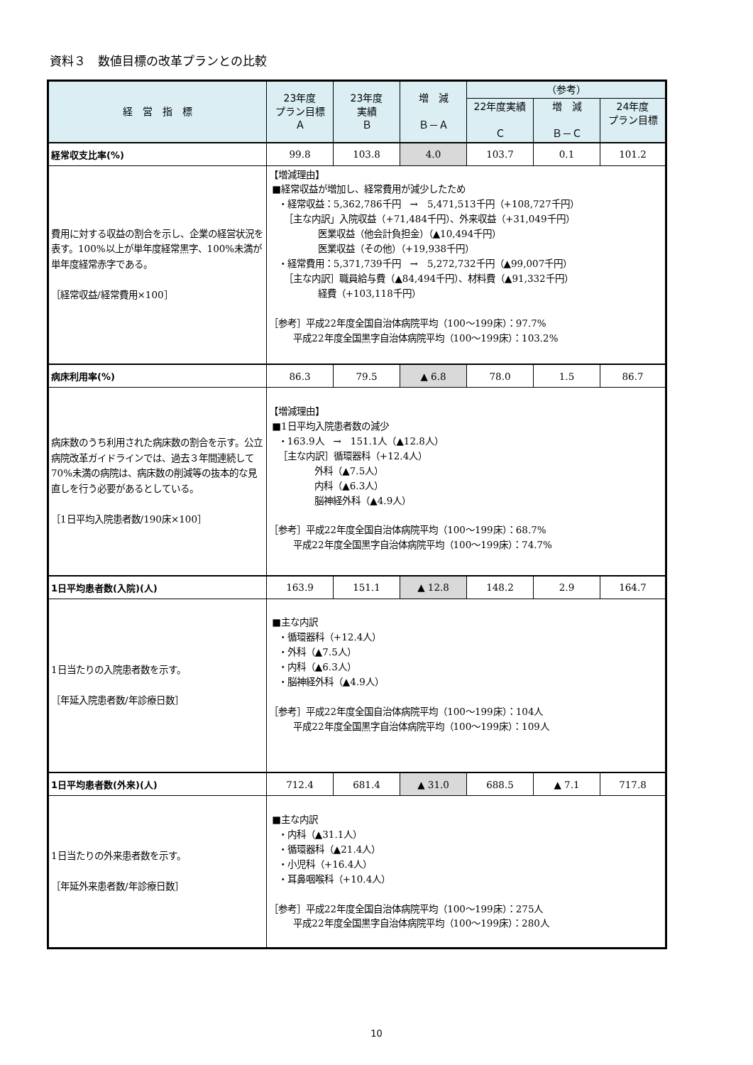資料３　数値目標の改革プランとの比較
| 経 営 指 標 | 23年度 プラン目標 Ａ | 23年度 実績 Ｂ | 増 減 Ｂ－Ａ | （参考） | | |
| --- | --- | --- | --- | --- | --- | --- |
| | | | | 22年度実績 Ｃ | 増 減 Ｂ－Ｃ | 24年度 プラン目標 |
| 経常収支比率(%) | 99.8 | 103.8 | 4.0 | 103.7 | 0.1 | 101.2 |
| 費用に対する収益の割合を示し、企業の経営状況を表す。100%以上が単年度経常黒字、100%未満が単年度経常赤字である。 ［経常収益/経常費用×100］ | 【増減理由】 ■経常収益が増加し、経常費用が減少したため ・経常収益：5,362,786千円 → 5,471,513千円（+108,727千円） ［主な内訳」入院収益（+71,484千円）、外来収益（+31,049千円） 医業収益（他会計負担金）（▲10,494千円） 医業収益（その他）（+19,938千円） ・経常費用：5,371,739千円 → 5,272,732千円（▲99,007千円） ［主な内訳］職員給与費（▲84,494千円）、材料費（▲91,332千円） 経費（+103,118千円） ［参考］平成22年度全国自治体病院平均（100～199床）：97.7% 平成22年度全国黒字自治体病院平均（100～199床）：103.2% | | | | | |
| 病床利用率(%) | 86.3 | 79.5 | ▲ 6.8 | 78.0 | 1.5 | 86.7 |
| 病床数のうち利用された病床数の割合を示す。公立病院改革ガイドラインでは、過去３年間連続して70%未満の病院は、病床数の削減等の抜本的な見直しを行う必要があるとしている。 ［1日平均入院患者数/190床×100］ | 【増減理由】 ■1日平均入院患者数の減少 ・163.9人 → 151.1人（▲12.8人） ［主な内訳］循環器科（+12.4人） 外科（▲7.5人） 内科（▲6.3人） 脳神経外科（▲4.9人） ［参考］平成22年度全国自治体病院平均（100～199床）：68.7% 平成22年度全国黒字自治体病院平均（100～199床）：74.7% | | | | | |
| 1日平均患者数(入院)(人) | 163.9 | 151.1 | ▲ 12.8 | 148.2 | 2.9 | 164.7 |
| 1日当たりの入院患者数を示す。 ［年延入院患者数/年診療日数］ | ■主な内訳 ・循環器科（+12.4人） ・外科（▲7.5人） ・内科（▲6.3人） ・脳神経外科（▲4.9人） ［参考］平成22年度全国自治体病院平均（100～199床）：104人 平成22年度全国黒字自治体病院平均（100～199床）：109人 | | | | | |
| 1日平均患者数(外来)(人) | 712.4 | 681.4 | ▲ 31.0 | 688.5 | ▲ 7.1 | 717.8 |
| 1日当たりの外来患者数を示す。 ［年延外来患者数/年診療日数］ | ■主な内訳 ・内科（▲31.1人） ・循環器科（▲21.4人） ・小児科（+16.4人） ・耳鼻咽喉科（+10.4人） ［参考］平成22年度全国自治体病院平均（100～199床）：275人 平成22年度全国黒字自治体病院平均（100～199床）：280人 | | | | | |
10